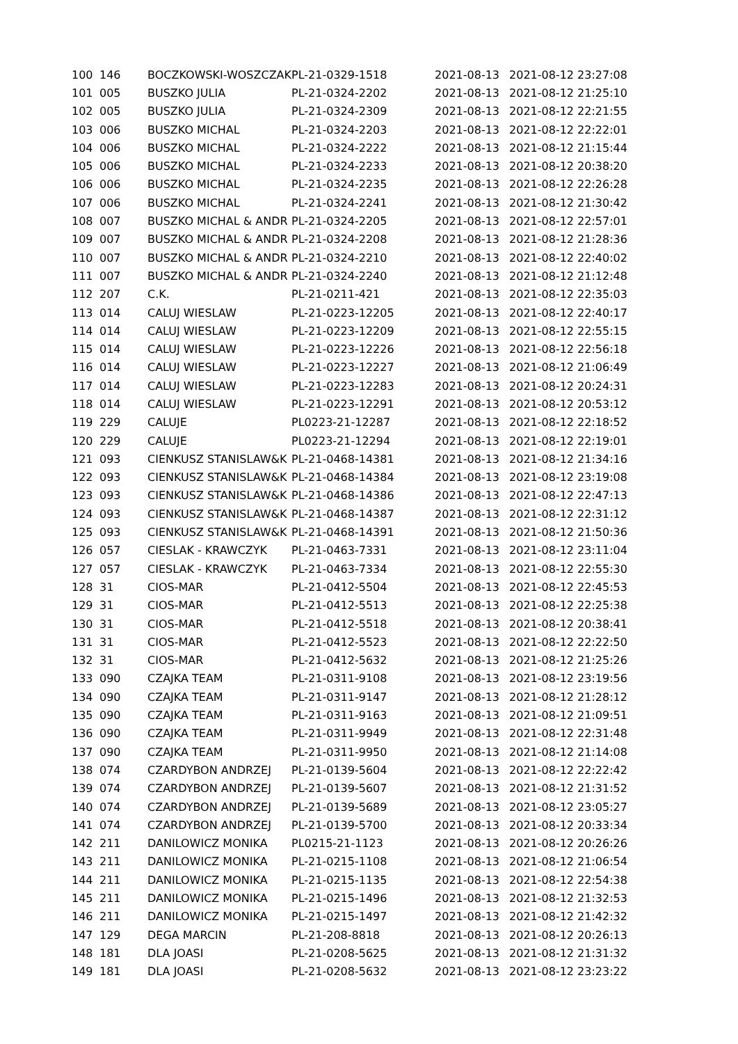| 100 | 146 | BOCZKOWSKI-WOSZCZAK | PL-21-0329-1518 | 2021-08-13 | 2021-08-12 23:27:08 |
| 101 | 005 | BUSZKO JULIA | PL-21-0324-2202 | 2021-08-13 | 2021-08-12 21:25:10 |
| 102 | 005 | BUSZKO JULIA | PL-21-0324-2309 | 2021-08-13 | 2021-08-12 22:21:55 |
| 103 | 006 | BUSZKO MICHAL | PL-21-0324-2203 | 2021-08-13 | 2021-08-12 22:22:01 |
| 104 | 006 | BUSZKO MICHAL | PL-21-0324-2222 | 2021-08-13 | 2021-08-12 21:15:44 |
| 105 | 006 | BUSZKO MICHAL | PL-21-0324-2233 | 2021-08-13 | 2021-08-12 20:38:20 |
| 106 | 006 | BUSZKO MICHAL | PL-21-0324-2235 | 2021-08-13 | 2021-08-12 22:26:28 |
| 107 | 006 | BUSZKO MICHAL | PL-21-0324-2241 | 2021-08-13 | 2021-08-12 21:30:42 |
| 108 | 007 | BUSZKO MICHAL & ANDR | PL-21-0324-2205 | 2021-08-13 | 2021-08-12 22:57:01 |
| 109 | 007 | BUSZKO MICHAL & ANDR | PL-21-0324-2208 | 2021-08-13 | 2021-08-12 21:28:36 |
| 110 | 007 | BUSZKO MICHAL & ANDR | PL-21-0324-2210 | 2021-08-13 | 2021-08-12 22:40:02 |
| 111 | 007 | BUSZKO MICHAL & ANDR | PL-21-0324-2240 | 2021-08-13 | 2021-08-12 21:12:48 |
| 112 | 207 | C.K. | PL-21-0211-421 | 2021-08-13 | 2021-08-12 22:35:03 |
| 113 | 014 | CALUJ WIESLAW | PL-21-0223-12205 | 2021-08-13 | 2021-08-12 22:40:17 |
| 114 | 014 | CALUJ WIESLAW | PL-21-0223-12209 | 2021-08-13 | 2021-08-12 22:55:15 |
| 115 | 014 | CALUJ WIESLAW | PL-21-0223-12226 | 2021-08-13 | 2021-08-12 22:56:18 |
| 116 | 014 | CALUJ WIESLAW | PL-21-0223-12227 | 2021-08-13 | 2021-08-12 21:06:49 |
| 117 | 014 | CALUJ WIESLAW | PL-21-0223-12283 | 2021-08-13 | 2021-08-12 20:24:31 |
| 118 | 014 | CALUJ WIESLAW | PL-21-0223-12291 | 2021-08-13 | 2021-08-12 20:53:12 |
| 119 | 229 | CALUJE | PL0223-21-12287 | 2021-08-13 | 2021-08-12 22:18:52 |
| 120 | 229 | CALUJE | PL0223-21-12294 | 2021-08-13 | 2021-08-12 22:19:01 |
| 121 | 093 | CIENKUSZ STANISLAW&K | PL-21-0468-14381 | 2021-08-13 | 2021-08-12 21:34:16 |
| 122 | 093 | CIENKUSZ STANISLAW&K | PL-21-0468-14384 | 2021-08-13 | 2021-08-12 23:19:08 |
| 123 | 093 | CIENKUSZ STANISLAW&K | PL-21-0468-14386 | 2021-08-13 | 2021-08-12 22:47:13 |
| 124 | 093 | CIENKUSZ STANISLAW&K | PL-21-0468-14387 | 2021-08-13 | 2021-08-12 22:31:12 |
| 125 | 093 | CIENKUSZ STANISLAW&K | PL-21-0468-14391 | 2021-08-13 | 2021-08-12 21:50:36 |
| 126 | 057 | CIESLAK - KRAWCZYK | PL-21-0463-7331 | 2021-08-13 | 2021-08-12 23:11:04 |
| 127 | 057 | CIESLAK - KRAWCZYK | PL-21-0463-7334 | 2021-08-13 | 2021-08-12 22:55:30 |
| 128 | 31 | CIOS-MAR | PL-21-0412-5504 | 2021-08-13 | 2021-08-12 22:45:53 |
| 129 | 31 | CIOS-MAR | PL-21-0412-5513 | 2021-08-13 | 2021-08-12 22:25:38 |
| 130 | 31 | CIOS-MAR | PL-21-0412-5518 | 2021-08-13 | 2021-08-12 20:38:41 |
| 131 | 31 | CIOS-MAR | PL-21-0412-5523 | 2021-08-13 | 2021-08-12 22:22:50 |
| 132 | 31 | CIOS-MAR | PL-21-0412-5632 | 2021-08-13 | 2021-08-12 21:25:26 |
| 133 | 090 | CZAJKA TEAM | PL-21-0311-9108 | 2021-08-13 | 2021-08-12 23:19:56 |
| 134 | 090 | CZAJKA TEAM | PL-21-0311-9147 | 2021-08-13 | 2021-08-12 21:28:12 |
| 135 | 090 | CZAJKA TEAM | PL-21-0311-9163 | 2021-08-13 | 2021-08-12 21:09:51 |
| 136 | 090 | CZAJKA TEAM | PL-21-0311-9949 | 2021-08-13 | 2021-08-12 22:31:48 |
| 137 | 090 | CZAJKA TEAM | PL-21-0311-9950 | 2021-08-13 | 2021-08-12 21:14:08 |
| 138 | 074 | CZARDYBON ANDRZEJ | PL-21-0139-5604 | 2021-08-13 | 2021-08-12 22:22:42 |
| 139 | 074 | CZARDYBON ANDRZEJ | PL-21-0139-5607 | 2021-08-13 | 2021-08-12 21:31:52 |
| 140 | 074 | CZARDYBON ANDRZEJ | PL-21-0139-5689 | 2021-08-13 | 2021-08-12 23:05:27 |
| 141 | 074 | CZARDYBON ANDRZEJ | PL-21-0139-5700 | 2021-08-13 | 2021-08-12 20:33:34 |
| 142 | 211 | DANILOWICZ MONIKA | PL0215-21-1123 | 2021-08-13 | 2021-08-12 20:26:26 |
| 143 | 211 | DANILOWICZ MONIKA | PL-21-0215-1108 | 2021-08-13 | 2021-08-12 21:06:54 |
| 144 | 211 | DANILOWICZ MONIKA | PL-21-0215-1135 | 2021-08-13 | 2021-08-12 22:54:38 |
| 145 | 211 | DANILOWICZ MONIKA | PL-21-0215-1496 | 2021-08-13 | 2021-08-12 21:32:53 |
| 146 | 211 | DANILOWICZ MONIKA | PL-21-0215-1497 | 2021-08-13 | 2021-08-12 21:42:32 |
| 147 | 129 | DEGA MARCIN | PL-21-208-8818 | 2021-08-13 | 2021-08-12 20:26:13 |
| 148 | 181 | DLA JOASI | PL-21-0208-5625 | 2021-08-13 | 2021-08-12 21:31:32 |
| 149 | 181 | DLA JOASI | PL-21-0208-5632 | 2021-08-13 | 2021-08-12 23:23:22 |